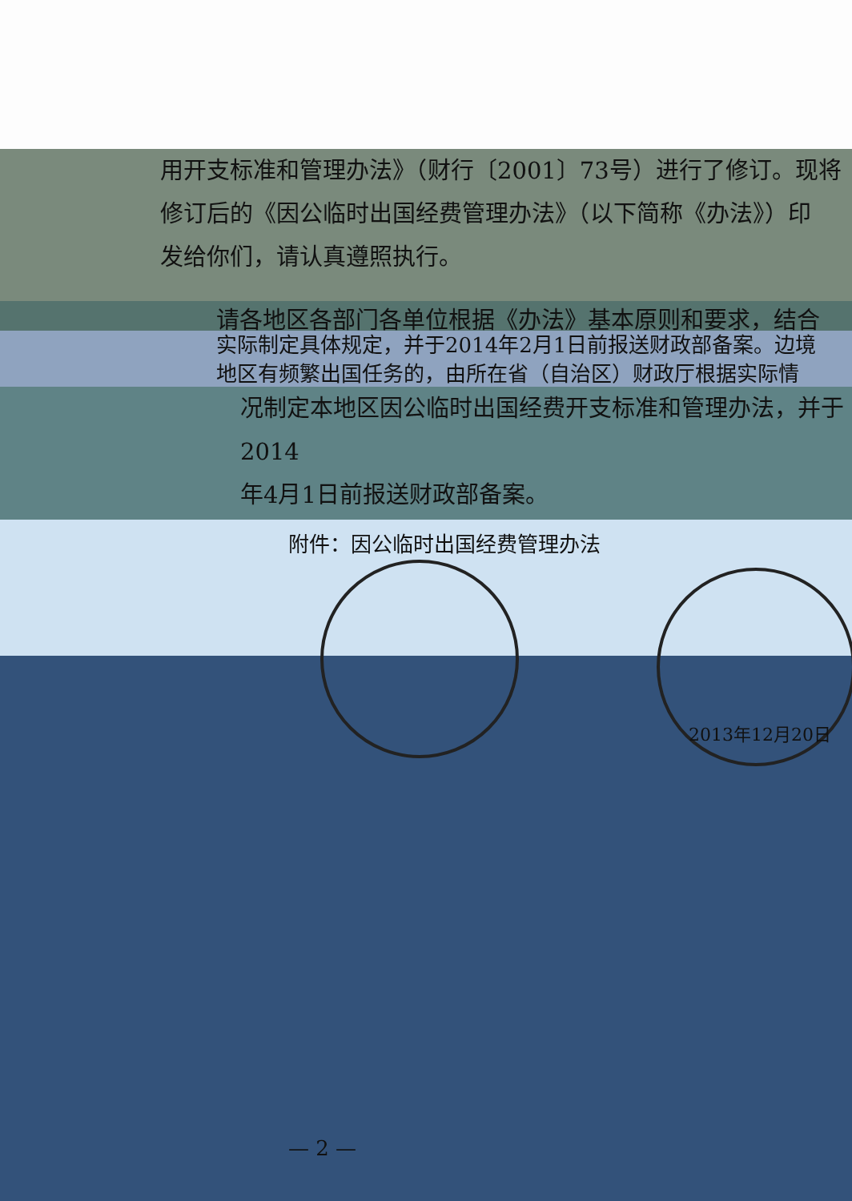用开支标准和管理办法》（财行〔2001〕73号）进行了修订。现将
修订后的《因公临时出国经费管理办法》（以下简称《办法》）印
发给你们，请认真遵照执行。
请各地区各部门各单位根据《办法》基本原则和要求，结合
实际制定具体规定，并于2014年2月1日前报送财政部备案。边境
地区有频繁出国任务的，由所在省（自治区）财政厅根据实际情
况制定本地区因公临时出国经费开支标准和管理办法，并于2014
年4月1日前报送财政部备案。
附件：因公临时出国经费管理办法
2013年12月20日
— 2 —